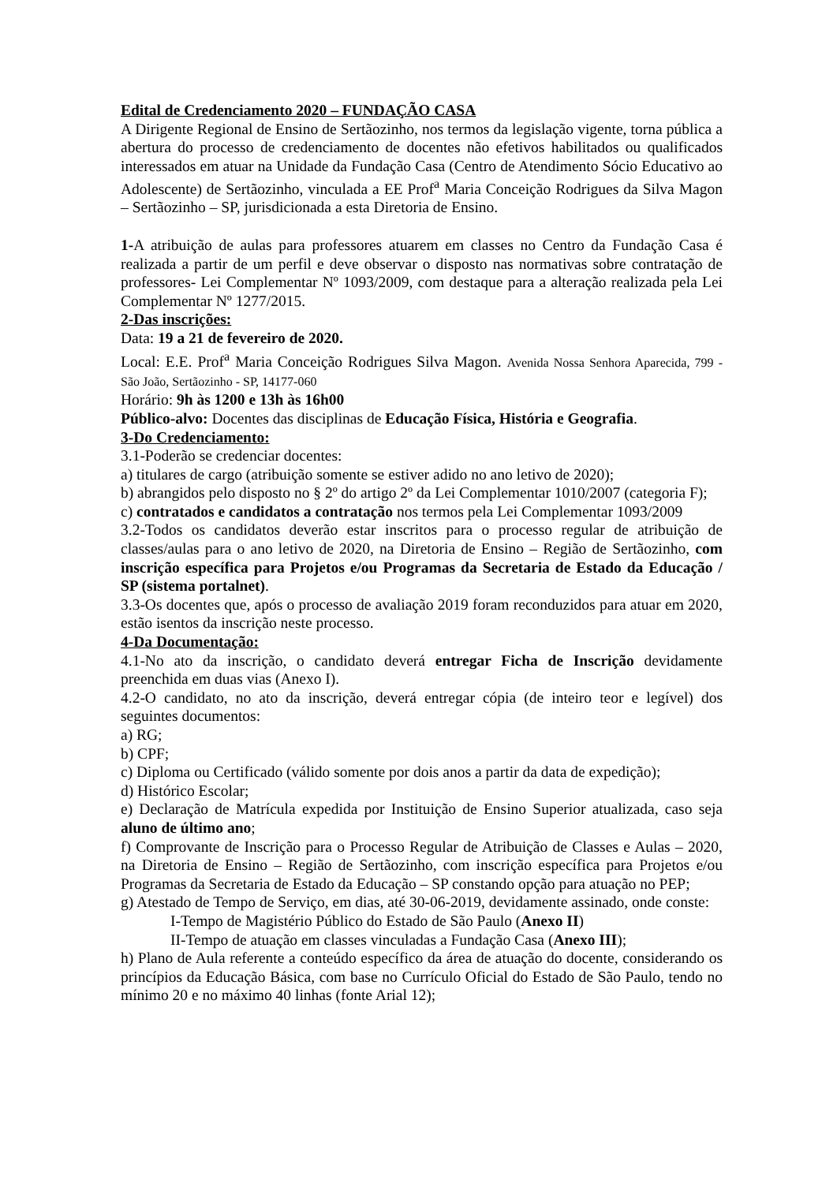Edital de Credenciamento 2020 – FUNDAÇÃO CASA
A Dirigente Regional de Ensino de Sertãozinho, nos termos da legislação vigente, torna pública a abertura do processo de credenciamento de docentes não efetivos habilitados ou qualificados interessados em atuar na Unidade da Fundação Casa (Centro de Atendimento Sócio Educativo ao Adolescente) de Sertãozinho, vinculada a EE Prof<sup>a</sup> Maria Conceição Rodrigues da Silva Magon – Sertãozinho – SP, jurisdicionada a esta Diretoria de Ensino.
1-A atribuição de aulas para professores atuarem em classes no Centro da Fundação Casa é realizada a partir de um perfil e deve observar o disposto nas normativas sobre contratação de professores- Lei Complementar Nº 1093/2009, com destaque para a alteração realizada pela Lei Complementar Nº 1277/2015.
2-Das inscrições:
Data: 19 a 21 de fevereiro de 2020.
Local: E.E. Prof<sup>a</sup> Maria Conceição Rodrigues Silva Magon. Avenida Nossa Senhora Aparecida, 799 - São João, Sertãozinho - SP, 14177-060
Horário: 9h às 1200 e 13h às 16h00
Público-alvo: Docentes das disciplinas de Educação Física, História e Geografia.
3-Do Credenciamento:
3.1-Poderão se credenciar docentes:
a) titulares de cargo (atribuição somente se estiver adido no ano letivo de 2020);
b) abrangidos pelo disposto no § 2º do artigo 2º da Lei Complementar 1010/2007 (categoria F);
c) contratados e candidatos a contratação nos termos pela Lei Complementar 1093/2009
3.2-Todos os candidatos deverão estar inscritos para o processo regular de atribuição de classes/aulas para o ano letivo de 2020, na Diretoria de Ensino – Região de Sertãozinho, com inscrição específica para Projetos e/ou Programas da Secretaria de Estado da Educação / SP (sistema portalnet).
3.3-Os docentes que, após o processo de avaliação 2019 foram reconduzidos para atuar em 2020, estão isentos da inscrição neste processo.
4-Da Documentação:
4.1-No ato da inscrição, o candidato deverá entregar Ficha de Inscrição devidamente preenchida em duas vias (Anexo I).
4.2-O candidato, no ato da inscrição, deverá entregar cópia (de inteiro teor e legível) dos seguintes documentos:
a) RG;
b) CPF;
c) Diploma ou Certificado (válido somente por dois anos a partir da data de expedição);
d) Histórico Escolar;
e) Declaração de Matrícula expedida por Instituição de Ensino Superior atualizada, caso seja aluno de último ano;
f) Comprovante de Inscrição para o Processo Regular de Atribuição de Classes e Aulas – 2020, na Diretoria de Ensino – Região de Sertãozinho, com inscrição específica para Projetos e/ou Programas da Secretaria de Estado da Educação – SP constando opção para atuação no PEP;
g) Atestado de Tempo de Serviço, em dias, até 30-06-2019, devidamente assinado, onde conste:
I-Tempo de Magistério Público do Estado de São Paulo (Anexo II)
II-Tempo de atuação em classes vinculadas a Fundação Casa (Anexo III);
h) Plano de Aula referente a conteúdo específico da área de atuação do docente, considerando os princípios da Educação Básica, com base no Currículo Oficial do Estado de São Paulo, tendo no mínimo 20 e no máximo 40 linhas (fonte Arial 12);